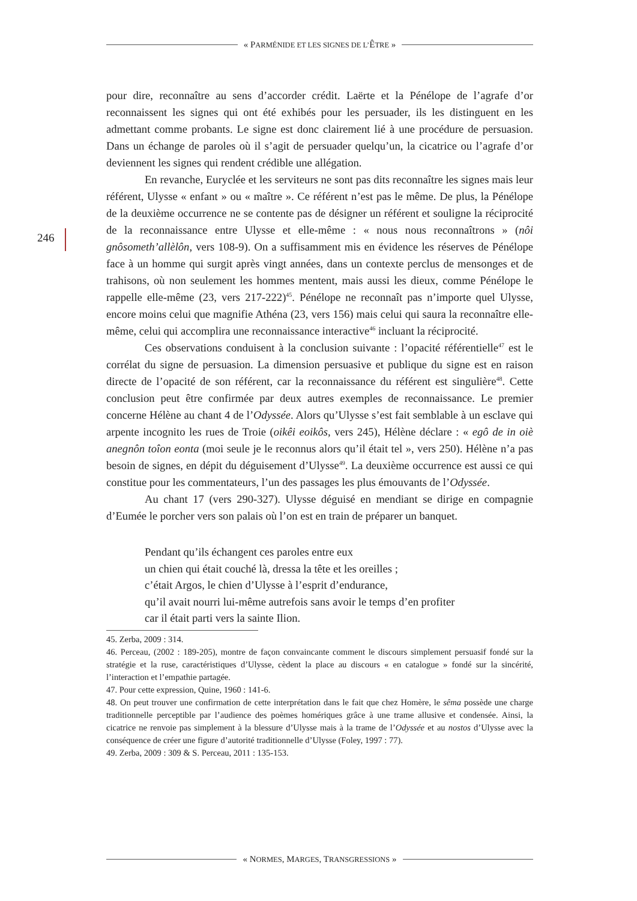« PARMÉNIDE ET LES SIGNES DE L’ÊTRE »
246
pour dire, reconnaître au sens d’accorder crédit. Laërte et la Pénélope de l’agrafe d’or reconnaissent les signes qui ont été exhibés pour les persuader, ils les distinguent en les admettant comme probants. Le signe est donc clairement lié à une procédure de persuasion. Dans un échange de paroles où il s’agit de persuader quelqu’un, la cicatrice ou l’agrafe d’or deviennent les signes qui rendent crédible une allégation.
En revanche, Euryclée et les serviteurs ne sont pas dits reconnaître les signes mais leur référent, Ulysse « enfant » ou « maître ». Ce référent n’est pas le même. De plus, la Pénélope de la deuxième occurrence ne se contente pas de désigner un référent et souligne la réciprocité de la reconnaissance entre Ulysse et elle-même : « nous nous reconnaîtrons » (nôi gnôsometh’allèlôn, vers 108-9). On a suffisamment mis en évidence les réserves de Pénélope face à un homme qui surgit après vingt années, dans un contexte perclus de mensonges et de trahisons, où non seulement les hommes mentent, mais aussi les dieux, comme Pénélope le rappelle elle-même (23, vers 217-222)<sup>45</sup>. Pénélope ne reconnaît pas n’importe quel Ulysse, encore moins celui que magnifie Athéna (23, vers 156) mais celui qui saura la reconnaître elle-même, celui qui accomplira une reconnaissance interactive<sup>46</sup> incluant la réciprocité.
Ces observations conduisent à la conclusion suivante : l’opacité référentielle<sup>47</sup> est le corrélat du signe de persuasion. La dimension persuasive et publique du signe est en raison directe de l’opacité de son référent, car la reconnaissance du référent est singulière<sup>48</sup>. Cette conclusion peut être confirmée par deux autres exemples de reconnaissance. Le premier concerne Hélène au chant 4 de l’Odyssée. Alors qu’Ulysse s’est fait semblable à un esclave qui arpente incognito les rues de Troie (oikêi eoikôs, vers 245), Hélène déclare : « egô de in oiè anegnôn toîon eonta (moi seule je le reconnus alors qu’il était tel », vers 250). Hélène n’a pas besoin de signes, en dépit du déguisement d’Ulysse<sup>49</sup>. La deuxième occurrence est aussi ce qui constitue pour les commentateurs, l’un des passages les plus émouvants de l’Odyssée.
Au chant 17 (vers 290-327). Ulysse déguisé en mendiant se dirige en compagnie d’Eumée le porcher vers son palais où l’on est en train de préparer un banquet.
Pendant qu’ils échangent ces paroles entre eux
un chien qui était couché là, dressa la tête et les oreilles ;
c’était Argos, le chien d’Ulysse à l’esprit d’endurance,
qu’il avait nourri lui-même autrefois sans avoir le temps d’en profiter
car il était parti vers la sainte Ilion.
45. Zerba, 2009 : 314.
46. Perceau, (2002 : 189-205), montre de façon convaincante comment le discours simplement persuasif fondé sur la stratégie et la ruse, caractéristiques d’Ulysse, cèdent la place au discours « en catalogue » fondé sur la sincérité, l’interaction et l’empathie partagée.
47. Pour cette expression, Quine, 1960 : 141-6.
48. On peut trouver une confirmation de cette interprétation dans le fait que chez Homère, le sêma possède une charge traditionnelle perceptible par l’audience des poèmes homériques grâce à une trame allusive et condensée. Ainsi, la cicatrice ne renvoie pas simplement à la blessure d’Ulysse mais à la trame de l’Odyssée et au nostos d’Ulysse avec la conséquence de créer une figure d’autorité traditionnelle d’Ulysse (Foley, 1997 : 77).
49. Zerba, 2009 : 309 & S. Perceau, 2011 : 135-153.
« NORMES, MARGES, TRANSGRESSIONS »